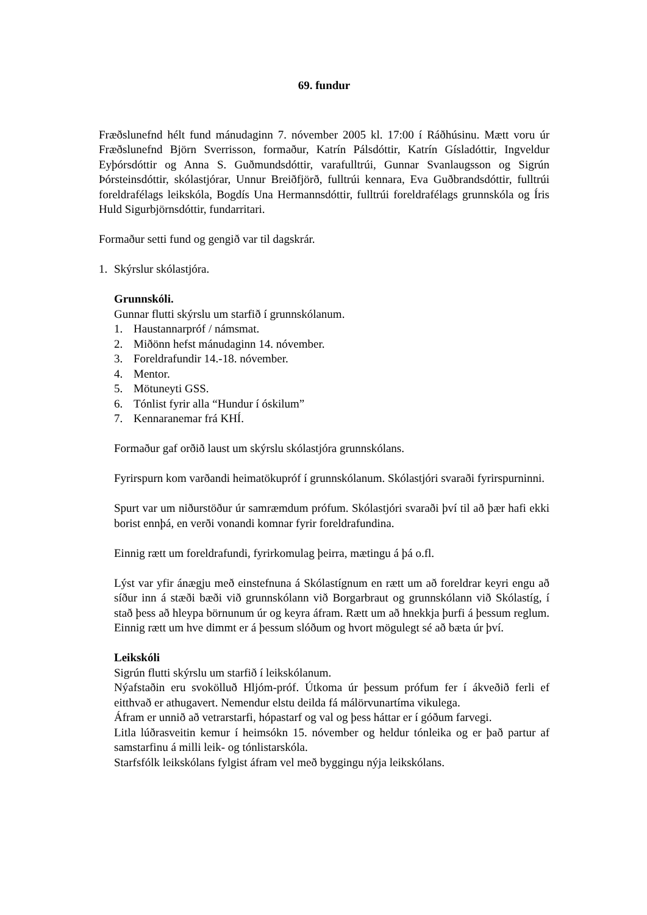69. fundur
Fræðslunefnd hélt fund mánudaginn 7. nóvember 2005 kl. 17:00 í Ráðhúsinu. Mætt voru úr Fræðslunefnd Björn Sverrisson, formaður, Katrín Pálsdóttir, Katrín Gísladóttir, Ingveldur Eyþórsdóttir og Anna S. Guðmundsdóttir, varafulltrúi, Gunnar Svanlaugsson og Sigrún Þórsteinsdóttir, skólastjórar, Unnur Breiðfjörð, fulltrúi kennara, Eva Guðbrandsdóttir, fulltrúi foreldrafélags leikskóla, Bogdís Una Hermannsdóttir, fulltrúi foreldrafélags grunnskóla og Íris Huld Sigurbjörnsdóttir, fundarritari.
Formaður setti fund og gengið var til dagskrár.
1. Skýrslur skólastjóra.
Grunnskóli.
Gunnar flutti skýrslu um starfið í grunnskólanum.
1. Haustannarpróf / námsmat.
2. Miðönn hefst mánudaginn 14. nóvember.
3. Foreldrafundir 14.-18. nóvember.
4. Mentor.
5. Mötuneyti GSS.
6. Tónlist fyrir alla “Hundur í óskilum”
7. Kennaranemar frá KHÍ.
Formaður gaf orðið laust um skýrslu skólastjóra grunnskólans.
Fyrirspurn kom varðandi heimatökupróf í grunnskólanum. Skólastjóri svaraði fyrirspurninni.
Spurt var um niðurstöður úr samræmdum prófum. Skólastjóri svaraði því til að þær hafi ekki borist ennþá, en verði vonandi komnar fyrir foreldrafundina.
Einnig rætt um foreldrafundi, fyrirkomulag þeirra, mætingu á þá o.fl.
Lýst var yfir ánægju með einstefnuna á Skólastígnum en rætt um að foreldrar keyri engu að síður inn á stæði bæði við grunnskólann við Borgarbraut og grunnskólann við Skólastíg, í stað þess að hleypa börnunum úr og keyra áfram. Rætt um að hnekkja þurfi á þessum reglum. Einnig rætt um hve dimmt er á þessum slóðum og hvort mögulegt sé að bæta úr því.
Leikskóli
Sigrún flutti skýrslu um starfið í leikskólanum.
Nýafstaðin eru svokölluð Hljóm-próf. Útkoma úr þessum prófum fer í ákveðið ferli ef eitthvað er athugavert. Nemendur elstu deilda fá málörvunartíma vikulega.
Áfram er unnið að vetrarstarfi, hópastarf og val og þess háttar er í góðum farvegi.
Litla lúðrasveitin kemur í heimsókn 15. nóvember og heldur tónleika og er það partur af samstarfinu á milli leik- og tónlistarskóla.
Starfsfólk leikskólans fylgist áfram vel með byggingu nýja leikskólans.